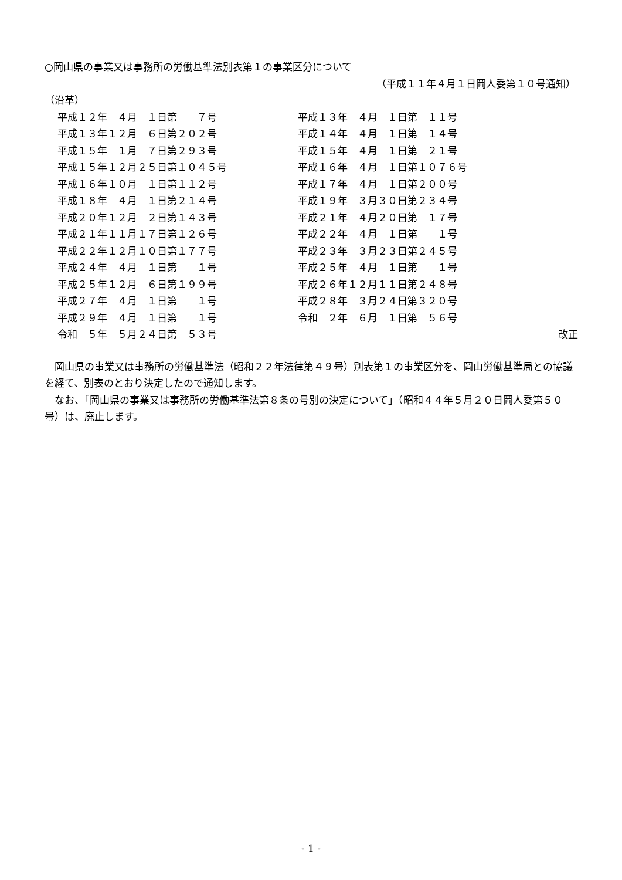○岡山県の事業又は事務所の労働基準法別表第１の事業区分について
（平成１１年４月１日岡人委第１０号通知）
（沿革）
| 平成１２年 ４月 １日第 ７号 | 平成１３年 ４月 １日第 １１号 | |
| 平成１３年１２月 ６日第２０２号 | 平成１４年 ４月 １日第 １４号 | |
| 平成１５年 １月 ７日第２９３号 | 平成１５年 ４月 １日第 ２１号 | |
| 平成１５年１２月２５日第１０４５号 | 平成１６年 ４月 １日第１０７６号 | |
| 平成１６年１０月 １日第１１２号 | 平成１７年 ４月 １日第２００号 | |
| 平成１８年 ４月 １日第２１４号 | 平成１９年 ３月３０日第２３４号 | |
| 平成２０年１２月 ２日第１４３号 | 平成２１年 ４月２０日第 １７号 | |
| 平成２１年１１月１７日第１２６号 | 平成２２年 ４月 １日第 １号 | |
| 平成２２年１２月１０日第１７７号 | 平成２３年 ３月２３日第２４５号 | |
| 平成２４年 ４月 １日第 １号 | 平成２５年 ４月 １日第 １号 | |
| 平成２５年１２月 ６日第１９９号 | 平成２６年１２月１１日第２４８号 | |
| 平成２７年 ４月 １日第 １号 | 平成２８年 ３月２４日第３２０号 | |
| 平成２９年 ４月 １日第 １号 | 令和 ２年 ６月 １日第 ５６号 | |
| 令和 ５年 ５月２４日第 ５３号 | | 改正 |
　岡山県の事業又は事務所の労働基準法（昭和２２年法律第４９号）別表第１の事業区分を、岡山労働基準局との協議を経て、別表のとおり決定したので通知します。
　なお、「岡山県の事業又は事務所の労働基準法第８条の号別の決定について」（昭和４４年５月２０日岡人委第５０号）は、廃止します。
- 1 -